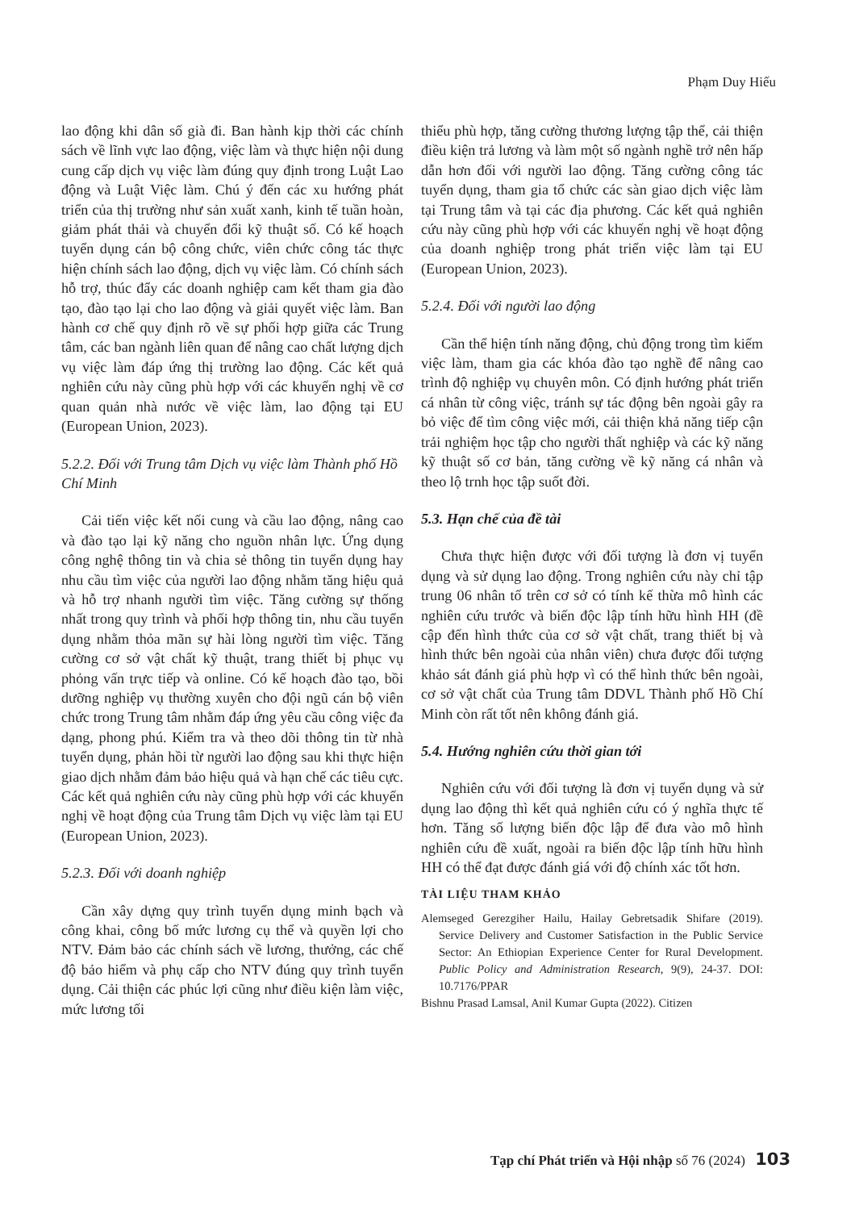Phạm Duy Hiếu
lao động khi dân số già đi. Ban hành kịp thời các chính sách về lĩnh vực lao động, việc làm và thực hiện nội dung cung cấp dịch vụ việc làm đúng quy định trong Luật Lao động và Luật Việc làm. Chú ý đến các xu hướng phát triển của thị trường như sản xuất xanh, kinh tế tuần hoàn, giảm phát thải và chuyển đổi kỹ thuật số. Có kế hoạch tuyển dụng cán bộ công chức, viên chức công tác thực hiện chính sách lao động, dịch vụ việc làm. Có chính sách hỗ trợ, thúc đẩy các doanh nghiệp cam kết tham gia đào tạo, đào tạo lại cho lao động và giải quyết việc làm. Ban hành cơ chế quy định rõ về sự phối hợp giữa các Trung tâm, các ban ngành liên quan để nâng cao chất lượng dịch vụ việc làm đáp ứng thị trường lao động. Các kết quả nghiên cứu này cũng phù hợp với các khuyến nghị về cơ quan quản nhà nước về việc làm, lao động tại EU (European Union, 2023).
5.2.2. Đối với Trung tâm Dịch vụ việc làm Thành phố Hồ Chí Minh
Cải tiến việc kết nối cung và cầu lao động, nâng cao và đào tạo lại kỹ năng cho nguồn nhân lực. Ứng dụng công nghệ thông tin và chia sẻ thông tin tuyển dụng hay nhu cầu tìm việc của người lao động nhằm tăng hiệu quả và hỗ trợ nhanh người tìm việc. Tăng cường sự thống nhất trong quy trình và phối hợp thông tin, nhu cầu tuyển dụng nhằm thỏa mãn sự hài lòng người tìm việc. Tăng cường cơ sở vật chất kỹ thuật, trang thiết bị phục vụ phỏng vấn trực tiếp và online. Có kế hoạch đào tạo, bồi dưỡng nghiệp vụ thường xuyên cho đội ngũ cán bộ viên chức trong Trung tâm nhằm đáp ứng yêu cầu công việc đa dạng, phong phú. Kiểm tra và theo dõi thông tin từ nhà tuyển dụng, phản hồi từ người lao động sau khi thực hiện giao dịch nhằm đảm bảo hiệu quả và hạn chế các tiêu cực. Các kết quả nghiên cứu này cũng phù hợp với các khuyến nghị về hoạt động của Trung tâm Dịch vụ việc làm tại EU (European Union, 2023).
5.2.3. Đối với doanh nghiệp
Cần xây dựng quy trình tuyển dụng minh bạch và công khai, công bố mức lương cụ thể và quyền lợi cho NTV. Đảm bảo các chính sách về lương, thưởng, các chế độ bảo hiểm và phụ cấp cho NTV đúng quy trình tuyển dụng. Cải thiện các phúc lợi cũng như điều kiện làm việc, mức lương tối
thiểu phù hợp, tăng cường thương lượng tập thể, cải thiện điều kiện trả lương và làm một số ngành nghề trở nên hấp dẫn hơn đối với người lao động. Tăng cường công tác tuyển dụng, tham gia tổ chức các sàn giao dịch việc làm tại Trung tâm và tại các địa phương. Các kết quả nghiên cứu này cũng phù hợp với các khuyến nghị về hoạt động của doanh nghiệp trong phát triển việc làm tại EU (European Union, 2023).
5.2.4. Đối với người lao động
Cần thể hiện tính năng động, chủ động trong tìm kiếm việc làm, tham gia các khóa đào tạo nghề để nâng cao trình độ nghiệp vụ chuyên môn. Có định hướng phát triển cá nhân từ công việc, tránh sự tác động bên ngoài gây ra bỏ việc để tìm công việc mới, cải thiện khả năng tiếp cận trải nghiệm học tập cho người thất nghiệp và các kỹ năng kỹ thuật số cơ bản, tăng cường về kỹ năng cá nhân và theo lộ trnh học tập suốt đời.
5.3. Hạn chế của đề tài
Chưa thực hiện được với đối tượng là đơn vị tuyển dụng và sử dụng lao động. Trong nghiên cứu này chỉ tập trung 06 nhân tố trên cơ sở có tính kế thừa mô hình các nghiên cứu trước và biến độc lập tính hữu hình HH (đề cập đến hình thức của cơ sở vật chất, trang thiết bị và hình thức bên ngoài của nhân viên) chưa được đối tượng khảo sát đánh giá phù hợp vì có thể hình thức bên ngoài, cơ sở vật chất của Trung tâm DDVL Thành phố Hồ Chí Minh còn rất tốt nên không đánh giá.
5.4. Hướng nghiên cứu thời gian tới
Nghiên cứu với đối tượng là đơn vị tuyển dụng và sử dụng lao động thì kết quả nghiên cứu có ý nghĩa thực tế hơn. Tăng số lượng biến độc lập để đưa vào mô hình nghiên cứu đề xuất, ngoài ra biến độc lập tính hữu hình HH có thể đạt được đánh giá với độ chính xác tốt hơn.
TÀI LIỆU THAM KHẢO
Alemseged Gerezgiher Hailu, Hailay Gebretsadik Shifare (2019). Service Delivery and Customer Satisfaction in the Public Service Sector: An Ethiopian Experience Center for Rural Development. Public Policy and Administration Research, 9(9), 24-37. DOI: 10.7176/PPAR
Bishnu Prasad Lamsal, Anil Kumar Gupta (2022). Citizen
Tạp chí Phát triển và Hội nhập số 76 (2024) 103